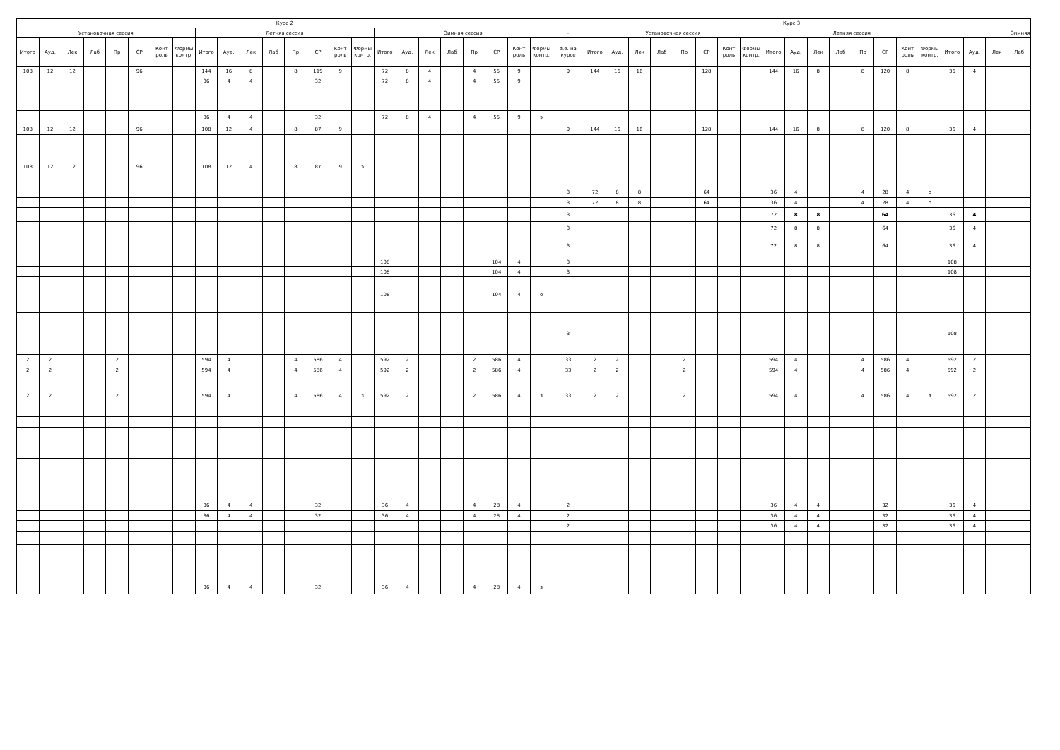| Курс 2 | | | | | | | | | | | | | | | | | | | | | | | | Курс 3 | | | | | | | | | | | | | | | | | | | | |
| --- | --- | --- | --- | --- | --- | --- | --- | --- | --- | --- | --- | --- | --- | --- | --- | --- | --- | --- | --- | --- | --- | --- | --- | --- | --- | --- | --- | --- | --- | --- | --- | --- | --- | --- | --- | --- | --- | --- | --- | --- | --- | --- | --- | --- |
| Установочная сессия | | | | | | | | Летняя сессия | | | | | | | | Зимняя сессия | | | | | | | | - | Установочная сессия | | | | | | | | Летняя сессия | | | | | | | | Зимняя | | | |
| Итого | Ауд. | Лек | Лаб | Пр | СР | Конт роль | Формы контр. | Итого | Ауд. | Лек | Лаб | Пр | СР | Конт роль | Формы контр. | Итого | Ауд. | Лек | Лаб | Пр | СР | Конт роль | Формы контр. | з.е. на курсе | Итого | Ауд. | Лек | Лаб | Пр | СР | Конт роль | Формы контр. | Итого | Ауд. | Лек | Лаб | Пр | СР | Конт роль | Формы контр. | Итого | Ауд. | Лек | Лаб |
| 108 | 12 | 12 | | | 96 | | | 144 | 16 | 8 | | 8 | 119 | 9 | | 72 | 8 | 4 | | 4 | 55 | 9 | | 9 | 144 | 16 | 16 | | | 128 | | | 144 | 16 | 8 | | 8 | 120 | 8 | | 36 | 4 | | |
| | | | | | | | | 36 | 4 | 4 | | | 32 | | | 72 | 8 | 4 | | 4 | 55 | 9 | | | | | | | | | | | | | | | | | | | | | | |
| | | | | | | | | 36 | 4 | 4 | | | 32 | | | 72 | 8 | 4 | | 4 | 55 | 9 | э | | | | | | | | | | | | | | | | | | | | | |
| 108 | 12 | 12 | | | 96 | | | 108 | 12 | 4 | | 8 | 87 | 9 | | | | | | | | | | 9 | 144 | 16 | 16 | | | 128 | | | 144 | 16 | 8 | | 8 | 120 | 8 | | 36 | 4 | | |
| 108 | 12 | 12 | | | 96 | | | 108 | 12 | 4 | | 8 | 87 | 9 | э | | | | | | | | | | | | | | | | | | | | | | | | | | | | | |
| | | | | | | | | | | | | | | | | | | | | | | | | 3 | 72 | 8 | 8 | | | 64 | | | 36 | 4 | | | 4 | 28 | 4 | о | | | | |
| | | | | | | | | | | | | | | | | | | | | | | | | 3 | 72 | 8 | 8 | | | 64 | | | 36 | 4 | | | 4 | 28 | 4 | о | | | | |
| | | | | | | | | | | | | | | | | | | | | | | | | 3 | | | | | | | | | 72 | 8 | 8 | | | 64 | | | 36 | 4 | | |
| | | | | | | | | | | | | | | | | | | | | | | | | 3 | | | | | | | | | 72 | 8 | 8 | | | 64 | | | 36 | 4 | | |
| | | | | | | | | | | | | | | | | | | | | | | | | 3 | | | | | | | | | 72 | 8 | 8 | | | 64 | | | 36 | 4 | | |
| | | | | | | | | | | | | | | | | 108 | | | | | 104 | 4 | | 3 | | | | | | | | | | | | | | | | | 108 | | | |
| | | | | | | | | | | | | | | | | 108 | | | | | 104 | 4 | | 3 | | | | | | | | | | | | | | | | | 108 | | | |
| | | | | | | | | | | | | | | | | 108 | | | | | 104 | 4 | о | | | | | | | | | | | | | | | | | | | | | |
| | | | | | | | | | | | | | | | | | | | | | | | | 3 | | | | | | | | | | | | | | | | | 108 | | | |
| 2 | 2 | | | 2 | | | | 594 | 4 | | | 4 | 586 | 4 | | 592 | 2 | | | 2 | 586 | 4 | | 33 | 2 | 2 | | | 2 | | | | 594 | 4 | | | 4 | 586 | 4 | | 592 | 2 | | |
| 2 | 2 | | | 2 | | | | 594 | 4 | | | 4 | 586 | 4 | | 592 | 2 | | | 2 | 586 | 4 | | 33 | 2 | 2 | | | 2 | | | | 594 | 4 | | | 4 | 586 | 4 | | 592 | 2 | | |
| 2 | 2 | | | 2 | | | | 594 | 4 | | | 4 | 586 | 4 | з | 592 | 2 | | | 2 | 586 | 4 | з | 33 | 2 | 2 | | | 2 | | | | 594 | 4 | | | 4 | 586 | 4 | з | 592 | 2 | | |
| | | | | | | | | 36 | 4 | 4 | | | 32 | | | 36 | 4 | | | 4 | 28 | 4 | | 2 | | | | | | | | | 36 | 4 | 4 | | | 32 | | | 36 | 4 | | |
| | | | | | | | | 36 | 4 | 4 | | | 32 | | | 36 | 4 | | | 4 | 28 | 4 | | 2 | | | | | | | | | 36 | 4 | 4 | | | 32 | | | 36 | 4 | | |
| | | | | | | | | | | | | | | | | | | | | | | | | 2 | | | | | | | | | 36 | 4 | 4 | | | 32 | | | 36 | 4 | | |
| | | | | | | | | 36 | 4 | 4 | | | 32 | | | 36 | 4 | | | 4 | 28 | 4 | з | | | | | | | | | | | | | | | | | | | | | |